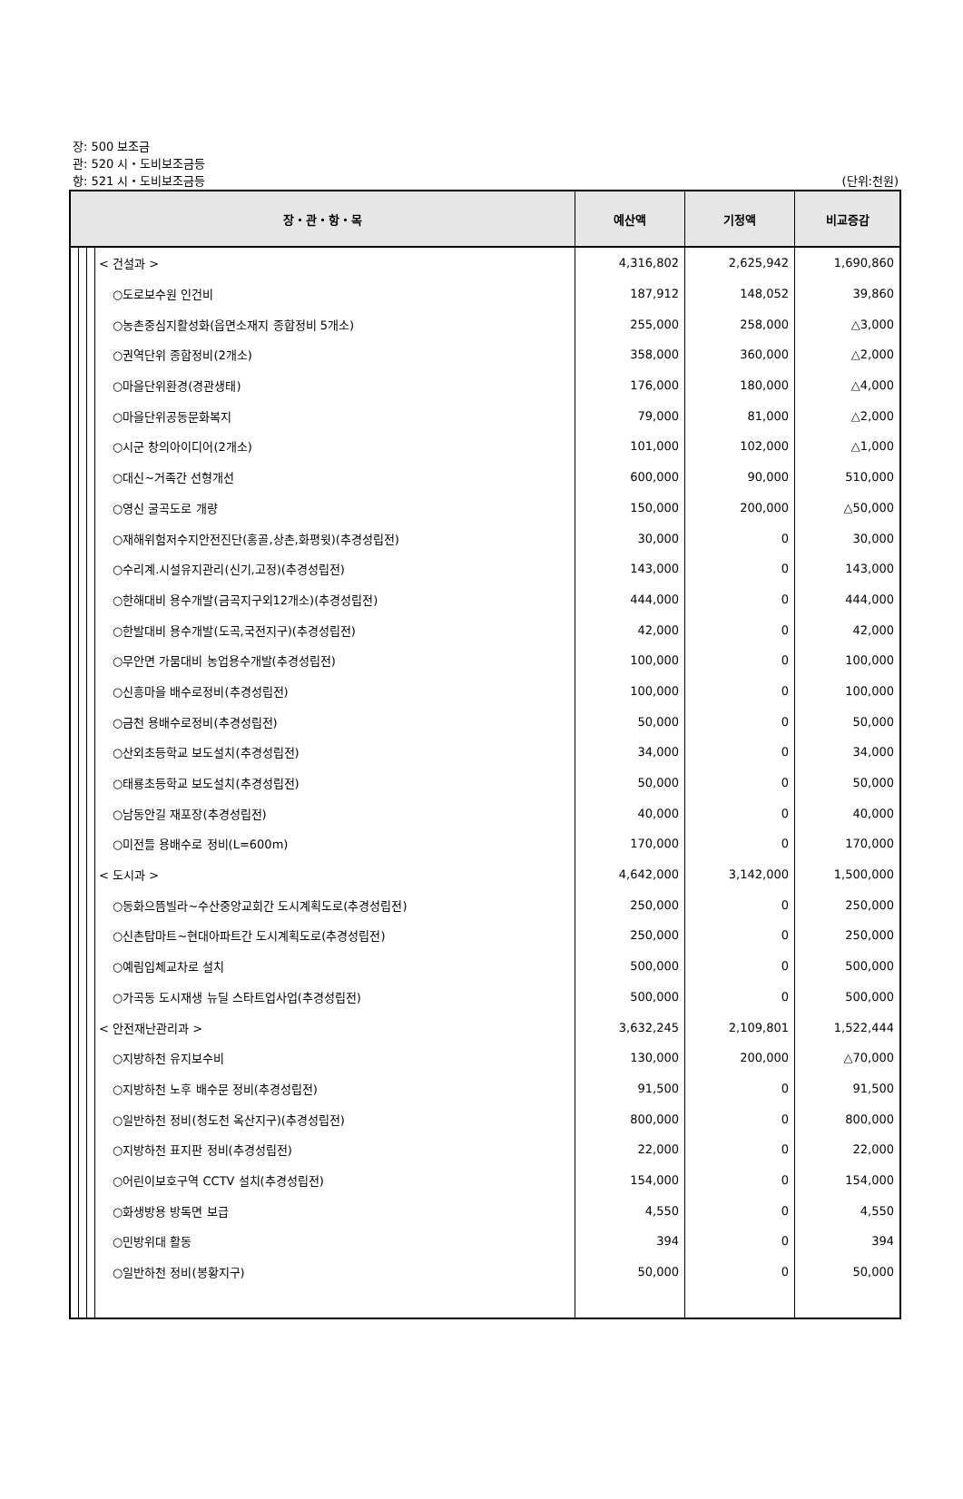장: 500 보조금
관: 520 시・도비보조금등
항: 521 시・도비보조금등
(단위:천원)
| 장・관・항・목 | | | | 예산액 | 기정액 | 비교증감 |
| --- | --- | --- | --- | --- | --- | --- |
| | | | < 건설과 > | 4,316,802 | 2,625,942 | 1,690,860 |
| | | | ○도로보수원 인건비 | 187,912 | 148,052 | 39,860 |
| | | | ○농촌중심지활성화(읍면소재지 종합정비 5개소) | 255,000 | 258,000 | △3,000 |
| | | | ○권역단위 종합정비(2개소) | 358,000 | 360,000 | △2,000 |
| | | | ○마을단위환경(경관생태) | 176,000 | 180,000 | △4,000 |
| | | | ○마을단위공동문화복지 | 79,000 | 81,000 | △2,000 |
| | | | ○시군 창의아이디어(2개소) | 101,000 | 102,000 | △1,000 |
| | | | ○대신~거족간 선형개선 | 600,000 | 90,000 | 510,000 |
| | | | ○영신 굴곡도로 개량 | 150,000 | 200,000 | △50,000 |
| | | | ○재해위험저수지안전진단(홍골,상촌,화평윗)(추경성립전) | 30,000 | 0 | 30,000 |
| | | | ○수리계.시설유지관리(신기,고정)(추경성립전) | 143,000 | 0 | 143,000 |
| | | | ○한해대비 용수개발(금곡지구외12개소)(추경성립전) | 444,000 | 0 | 444,000 |
| | | | ○한발대비 용수개발(도곡,국전지구)(추경성립전) | 42,000 | 0 | 42,000 |
| | | | ○무안면 가뭄대비 농업용수개발(추경성립전) | 100,000 | 0 | 100,000 |
| | | | ○신흥마을 배수로정비(추경성립전) | 100,000 | 0 | 100,000 |
| | | | ○금천 용배수로정비(추경성립전) | 50,000 | 0 | 50,000 |
| | | | ○산외초등학교 보도설치(추경성립전) | 34,000 | 0 | 34,000 |
| | | | ○태룡초등학교 보도설치(추경성립전) | 50,000 | 0 | 50,000 |
| | | | ○남동안길 재포장(추경성립전) | 40,000 | 0 | 40,000 |
| | | | ○미전들 용배수로 정비(L=600m) | 170,000 | 0 | 170,000 |
| | | | < 도시과 > | 4,642,000 | 3,142,000 | 1,500,000 |
| | | | ○동화으뜸빌라~수산중앙교회간 도시계획도로(추경성립전) | 250,000 | 0 | 250,000 |
| | | | ○신촌탑마트~현대아파트간 도시계획도로(추경성립전) | 250,000 | 0 | 250,000 |
| | | | ○예림입체교차로 설치 | 500,000 | 0 | 500,000 |
| | | | ○가곡동 도시재생 뉴딜 스타트업사업(추경성립전) | 500,000 | 0 | 500,000 |
| | | | < 안전재난관리과 > | 3,632,245 | 2,109,801 | 1,522,444 |
| | | | ○지방하천 유지보수비 | 130,000 | 200,000 | △70,000 |
| | | | ○지방하천 노후 배수문 정비(추경성립전) | 91,500 | 0 | 91,500 |
| | | | ○일반하천 정비(청도천 옥산지구)(추경성립전) | 800,000 | 0 | 800,000 |
| | | | ○지방하천 표지판 정비(추경성립전) | 22,000 | 0 | 22,000 |
| | | | ○어린이보호구역 CCTV 설치(추경성립전) | 154,000 | 0 | 154,000 |
| | | | ○화생방용 방독면 보급 | 4,550 | 0 | 4,550 |
| | | | ○민방위대 활동 | 394 | 0 | 394 |
| | | | ○일반하천 정비(봉황지구) | 50,000 | 0 | 50,000 |